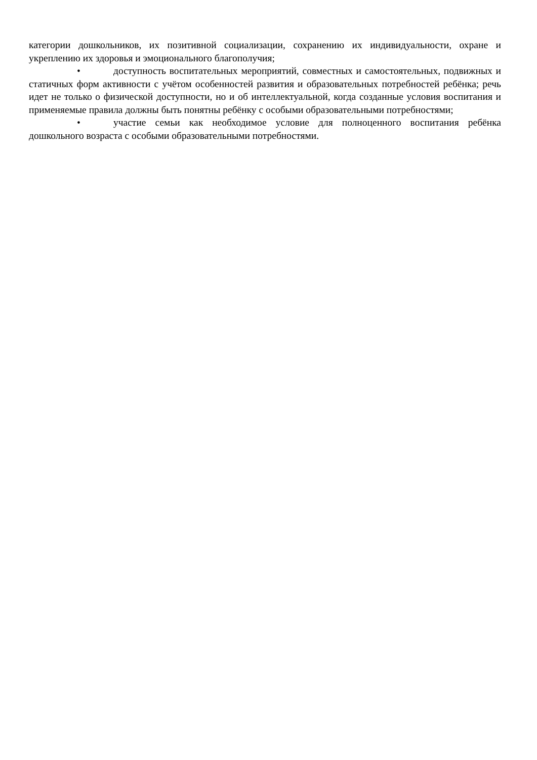категории дошкольников, их позитивной социализации, сохранению их индивидуальности, охране и укреплению их здоровья и эмоционального благополучия;
• доступность воспитательных мероприятий, совместных и самостоятельных, подвижных и статичных форм активности с учётом особенностей развития и образовательных потребностей ребёнка; речь идет не только о физической доступности, но и об интеллектуальной, когда созданные условия воспитания и применяемые правила должны быть понятны ребёнку с особыми образовательными потребностями;
• участие семьи как необходимое условие для полноценного воспитания ребёнка дошкольного возраста с особыми образовательными потребностями.